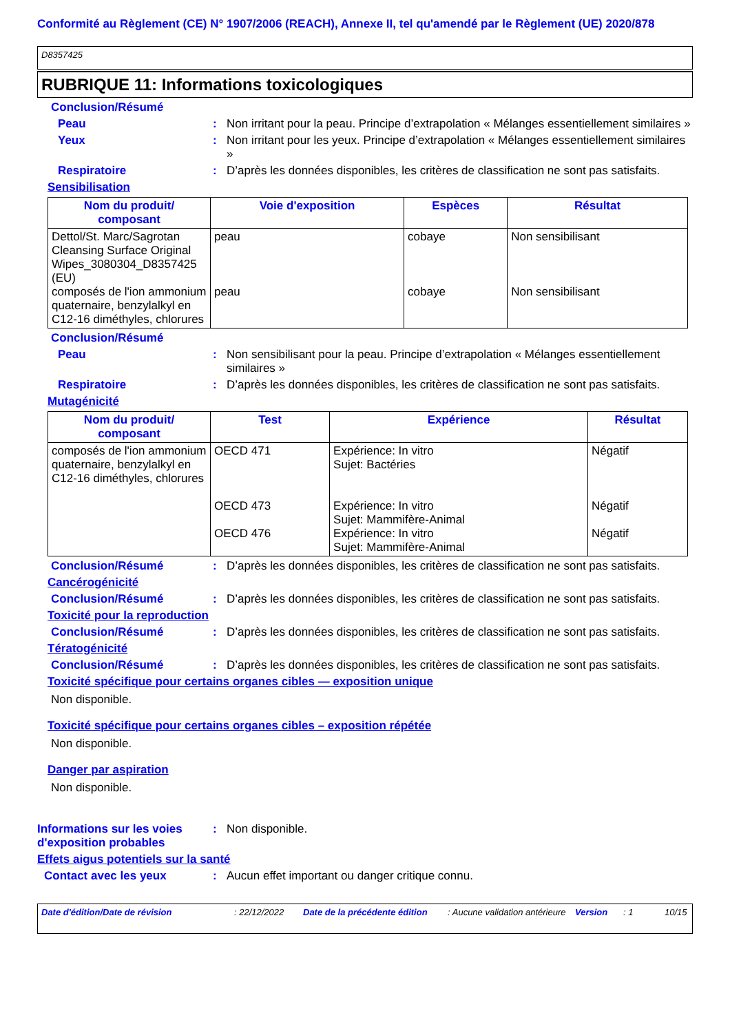Conformité au Règlement (CE) N° 1907/2006 (REACH), Annexe II, tel qu'amendé par le Règlement (UE) 2020/878
D8357425
RUBRIQUE 11: Informations toxicologiques
Conclusion/Résumé
Peau : Non irritant pour la peau. Principe d’extrapolation « Mélanges essentiellement similaires »
Yeux : Non irritant pour les yeux. Principe d’extrapolation « Mélanges essentiellement similaires »
Respiratoire : D’après les données disponibles, les critères de classification ne sont pas satisfaits.
Sensibilisation
| Nom du produit/ composant | Voie d'exposition | Espèces | Résultat |
| --- | --- | --- | --- |
| Dettol/St. Marc/Sagrotan Cleansing Surface Original Wipes_3080304_D8357425 (EU) composés de l'ion ammonium quaternaire, benzylalkyl en C12-16 diméthyles, chlorures | peau peau | cobaye cobaye | Non sensibilisant Non sensibilisant |
Conclusion/Résumé
Peau : Non sensibilisant pour la peau. Principe d’extrapolation « Mélanges essentiellement similaires »
Respiratoire : D’après les données disponibles, les critères de classification ne sont pas satisfaits.
Mutagénicité
| Nom du produit/ composant | Test | Expérience | Résultat |
| --- | --- | --- | --- |
| composés de l'ion ammonium quaternaire, benzylalkyl en C12-16 diméthyles, chlorures | OECD 471 OECD 473 OECD 476 | Expérience: In vitro Sujet: Bactéries Expérience: In vitro Sujet: Mammifère-Animal Expérience: In vitro Sujet: Mammifère-Animal | Négatif Négatif Négatif |
Conclusion/Résumé : D’après les données disponibles, les critères de classification ne sont pas satisfaits.
Cancérogénicité
Conclusion/Résumé : D’après les données disponibles, les critères de classification ne sont pas satisfaits.
Toxicité pour la reproduction
Conclusion/Résumé : D’après les données disponibles, les critères de classification ne sont pas satisfaits.
Tératogénicité
Conclusion/Résumé : D’après les données disponibles, les critères de classification ne sont pas satisfaits.
Toxicité spécifique pour certains organes cibles — exposition unique
Non disponible.
Toxicité spécifique pour certains organes cibles – exposition répétée
Non disponible.
Danger par aspiration
Non disponible.
Informations sur les voies d'exposition probables
: Non disponible.
Effets aigus potentiels sur la santé
Contact avec les yeux : Aucun effet important ou danger critique connu.
Date d'édition/Date de révision: 22/12/2022 Date de la précédente édition: Aucune validation antérieure Version: 1 10/15